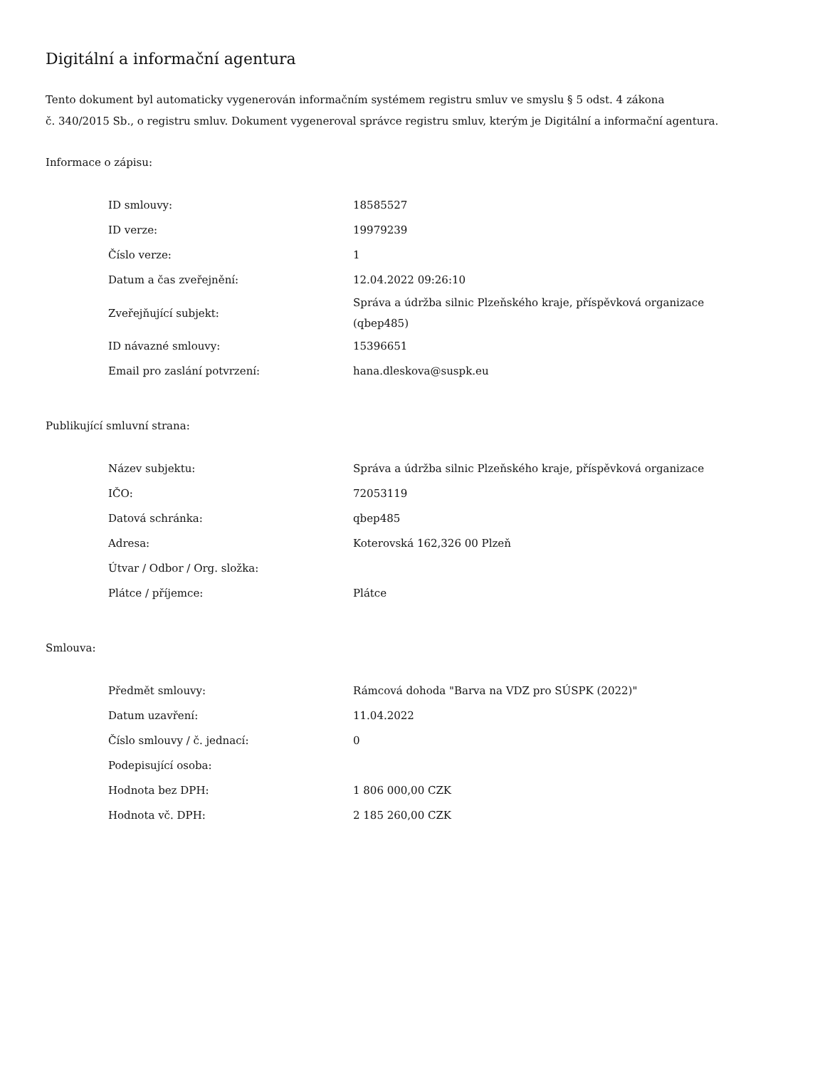Digitální a informační agentura
Tento dokument byl automaticky vygenerován informačním systémem registru smluv ve smyslu § 5 odst. 4 zákona
č. 340/2015 Sb., o registru smluv. Dokument vygeneroval správce registru smluv, kterým je Digitální a informační agentura.
Informace o zápisu:
| ID smlouvy: | 18585527 |
| ID verze: | 19979239 |
| Číslo verze: | 1 |
| Datum a čas zveřejnění: | 12.04.2022 09:26:10 |
| Zveřejňující subjekt: | Správa a údržba silnic Plzeňského kraje, příspěvková organizace (qbep485) |
| ID návazné smlouvy: | 15396651 |
| Email pro zaslání potvrzení: | hana.dleskova@suspk.eu |
Publikující smluvní strana:
| Název subjektu: | Správa a údržba silnic Plzeňského kraje, příspěvková organizace |
| IČO: | 72053119 |
| Datová schránka: | qbep485 |
| Adresa: | Koterovská 162,326 00 Plzeň |
| Útvar / Odbor / Org. složka: | |
| Plátce / příjemce: | Plátce |
Smlouva:
| Předmět smlouvy: | Rámcová dohoda "Barva na VDZ pro SÚSPK (2022)" |
| Datum uzavření: | 11.04.2022 |
| Číslo smlouvy / č. jednací: | 0 |
| Podepisující osoba: | |
| Hodnota bez DPH: | 1 806 000,00 CZK |
| Hodnota vč. DPH: | 2 185 260,00 CZK |